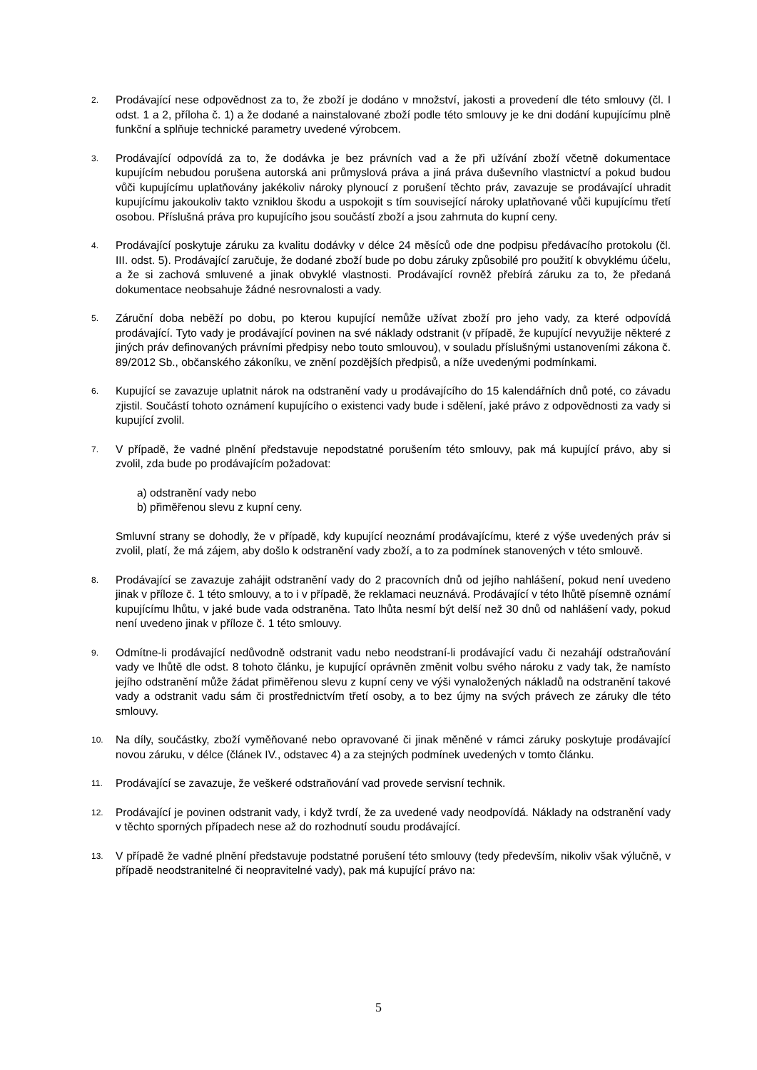2.
Prodávající nese odpovědnost za to, že zboží je dodáno v množství, jakosti a provedení dle této smlouvy (čl. I odst. 1 a 2, příloha č. 1) a že dodané a nainstalované zboží podle této smlouvy je ke dni dodání kupujícímu plně funkční a splňuje technické parametry uvedené výrobcem.
3.
Prodávající odpovídá za to, že dodávka je bez právních vad a že při užívání zboží včetně dokumentace kupujícím nebudou porušena autorská ani průmyslová práva a jiná práva duševního vlastnictví a pokud budou vůči kupujícímu uplatňovány jakékoliv nároky plynoucí z porušení těchto práv, zavazuje se prodávající uhradit kupujícímu jakoukoliv takto vzniklou škodu a uspokojit s tím související nároky uplatňované vůči kupujícímu třetí osobou. Příslušná práva pro kupujícího jsou součástí zboží a jsou zahrnuta do kupní ceny.
4.
Prodávající poskytuje záruku za kvalitu dodávky v délce 24 měsíců ode dne podpisu předávacího protokolu (čl. III. odst. 5). Prodávající zaručuje, že dodané zboží bude po dobu záruky způsobilé pro použití k obvyklému účelu, a že si zachová smluvené a jinak obvyklé vlastnosti. Prodávající rovněž přebírá záruku za to, že předaná dokumentace neobsahuje žádné nesrovnalosti a vady.
5.
Záruční doba neběží po dobu, po kterou kupující nemůže užívat zboží pro jeho vady, za které odpovídá prodávající. Tyto vady je prodávající povinen na své náklady odstranit (v případě, že kupující nevyužije některé z jiných práv definovaných právními předpisy nebo touto smlouvou), v souladu příslušnými ustanoveními zákona č. 89/2012 Sb., občanského zákoníku, ve znění pozdějších předpisů, a níže uvedenými podmínkami.
6.
Kupující se zavazuje uplatnit nárok na odstranění vady u prodávajícího do 15 kalendářních dnů poté, co závadu zjistil. Součástí tohoto oznámení kupujícího o existenci vady bude i sdělení, jaké právo z odpovědnosti za vady si kupující zvolil.
7.
V případě, že vadné plnění představuje nepodstatné porušením této smlouvy, pak má kupující právo, aby si zvolil, zda bude po prodávajícím požadovat:
a) odstranění vady nebo
b) přiměřenou slevu z kupní ceny.
Smluvní strany se dohodly, že v případě, kdy kupující neoznámí prodávajícímu, které z výše uvedených práv si zvolil, platí, že má zájem, aby došlo k odstranění vady zboží, a to za podmínek stanovených v této smlouvě.
8.
Prodávající se zavazuje zahájit odstranění vady do 2 pracovních dnů od jejího nahlášení, pokud není uvedeno jinak v příloze č. 1 této smlouvy, a to i v případě, že reklamaci neuznává. Prodávající v této lhůtě písemně oznámí kupujícímu lhůtu, v jaké bude vada odstraněna. Tato lhůta nesmí být delší než 30 dnů od nahlášení vady, pokud není uvedeno jinak v příloze č. 1 této smlouvy.
9.
Odmítne-li prodávající nedůvodně odstranit vadu nebo neodstraní-li prodávající vadu či nezahájí odstraňování vady ve lhůtě dle odst. 8 tohoto článku, je kupující oprávněn změnit volbu svého nároku z vady tak, že namísto jejího odstranění může žádat přiměřenou slevu z kupní ceny ve výši vynaložených nákladů na odstranění takové vady a odstranit vadu sám či prostřednictvím třetí osoby, a to bez újmy na svých právech ze záruky dle této smlouvy.
10.
Na díly, součástky, zboží vyměňované nebo opravované či jinak měněné v rámci záruky poskytuje prodávající novou záruku, v délce (článek IV., odstavec 4) a za stejných podmínek uvedených v tomto článku.
11.
Prodávající se zavazuje, že veškeré odstraňování vad provede servisní technik.
12.
Prodávající je povinen odstranit vady, i když tvrdí, že za uvedené vady neodpovídá. Náklady na odstranění vady v těchto sporných případech nese až do rozhodnutí soudu prodávající.
13.
V případě že vadné plnění představuje podstatné porušení této smlouvy (tedy především, nikoliv však výlučně, v případě neodstranitelné či neopravitelné vady), pak má kupující právo na:
5